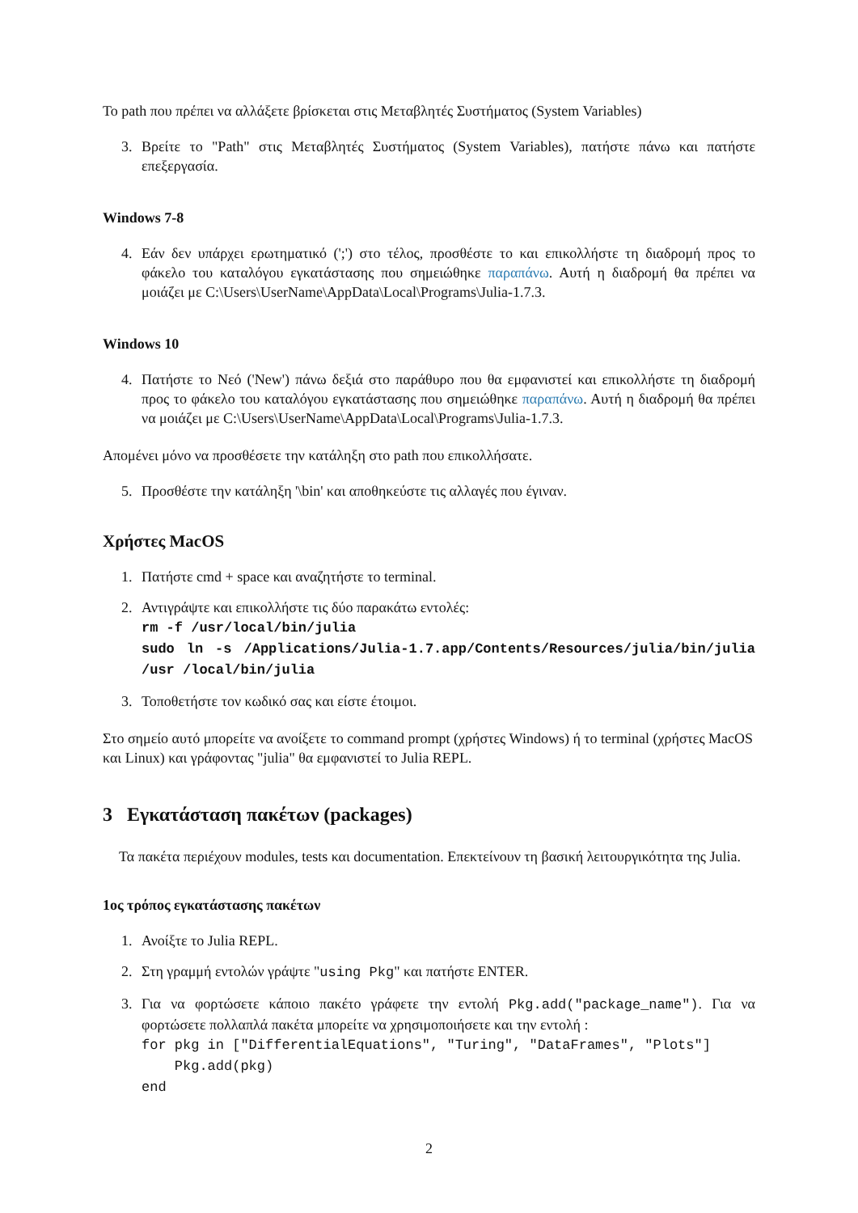Το path που πρέπει να αλλάξετε βρίσκεται στις Μεταβλητές Συστήματος (System Variables)
3. Βρείτε το "Path" στις Μεταβλητές Συστήματος (System Variables), πατήστε πάνω και πατήστε επεξεργασία.
Windows 7-8
4. Εάν δεν υπάρχει ερωτηματικό (';') στο τέλος, προσθέστε το και επικολλήστε τη διαδρομή προς το φάκελο του καταλόγου εγκατάστασης που σημειώθηκε παραπάνω. Αυτή η διαδρομή θα πρέπει να μοιάζει με C:\Users\UserName\AppData\Local\Programs\Julia-1.7.3.
Windows 10
4. Πατήστε το Νεό ('New') πάνω δεξιά στο παράθυρο που θα εμφανιστεί και επικολλήστε τη διαδρομή προς το φάκελο του καταλόγου εγκατάστασης που σημειώθηκε παραπάνω. Αυτή η διαδρομή θα πρέπει να μοιάζει με C:\Users\UserName\AppData\Local\Programs\Julia-1.7.3.
Απομένει μόνο να προσθέσετε την κατάληξη στο path που επικολλήσατε.
5. Προσθέστε την κατάληξη '\bin' και αποθηκεύστε τις αλλαγές που έγιναν.
Χρήστες MacOS
1. Πατήστε cmd + space και αναζητήστε το terminal.
2. Αντιγράψτε και επικολλήστε τις δύο παρακάτω εντολές:
rm -f /usr/local/bin/julia
sudo ln -s /Applications/Julia-1.7.app/Contents/Resources/julia/bin/julia /usr /local/bin/julia
3. Τοποθετήστε τον κωδικό σας και είστε έτοιμοι.
Στο σημείο αυτό μπορείτε να ανοίξετε το command prompt (χρήστες Windows) ή το terminal (χρήστες MacOS και Linux) και γράφοντας "julia" θα εμφανιστεί το Julia REPL.
3 Εγκατάσταση πακέτων (packages)
Τα πακέτα περιέχουν modules, tests και documentation. Επεκτείνουν τη βασική λειτουργικότητα της Julia.
1ος τρόπος εγκατάστασης πακέτων
1. Ανοίξτε το Julia REPL.
2. Στη γραμμή εντολών γράψτε "using Pkg" και πατήστε ENTER.
3. Για να φορτώσετε κάποιο πακέτο γράφετε την εντολή Pkg.add("package_name"). Για να φορτώσετε πολλαπλά πακέτα μπορείτε να χρησιμοποιήσετε και την εντολή :
for pkg in ["DifferentialEquations", "Turing", "DataFrames", "Plots"]
Pkg.add(pkg)
end
2